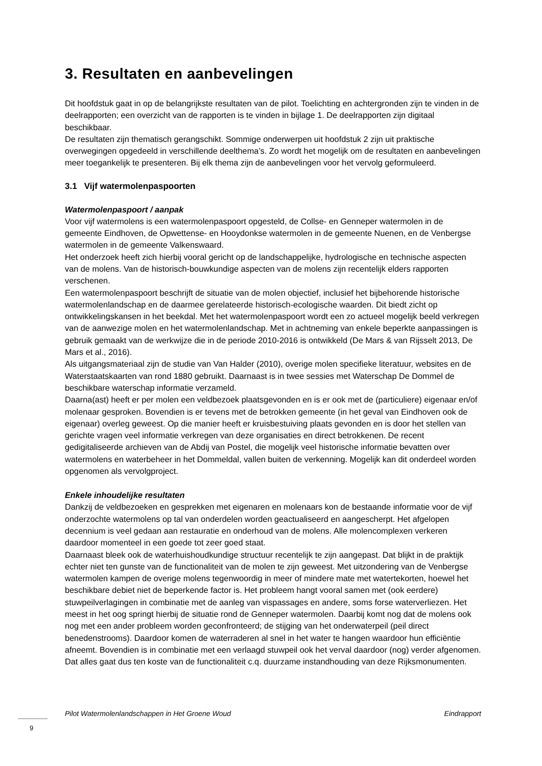3. Resultaten en aanbevelingen
Dit hoofdstuk gaat in op de belangrijkste resultaten van de pilot. Toelichting en achtergronden zijn te vinden in de deelrapporten; een overzicht van de rapporten is te vinden in bijlage 1. De deelrapporten zijn digitaal beschikbaar.
De resultaten zijn thematisch gerangschikt. Sommige onderwerpen uit hoofdstuk 2 zijn uit praktische overwegingen opgedeeld in verschillende deelthema’s. Zo wordt het mogelijk om de resultaten en aanbevelingen meer toegankelijk te presenteren. Bij elk thema zijn de aanbevelingen voor het vervolg geformuleerd.
3.1 Vijf watermolenpaspoorten
Watermolenpaspoort / aanpak
Voor vijf watermolens is een watermolenpaspoort opgesteld, de Collse- en Genneper watermolen in de gemeente Eindhoven, de Opwettense- en Hooydonkse watermolen in de gemeente Nuenen, en de Venbergse watermolen in de gemeente Valkenswaard.
Het onderzoek heeft zich hierbij vooral gericht op de landschappelijke, hydrologische en technische aspecten van de molens. Van de historisch-bouwkundige aspecten van de molens zijn recentelijk elders rapporten verschenen.
Een watermolenpaspoort beschrijft de situatie van de molen objectief, inclusief het bijbehorende historische watermolenlandschap en de daarmee gerelateerde historisch-ecologische waarden. Dit biedt zicht op ontwikkelingskansen in het beekdal. Met het watermolenpaspoort wordt een zo actueel mogelijk beeld verkregen van de aanwezige molen en het watermolenlandschap. Met in achtneming van enkele beperkte aanpassingen is gebruik gemaakt van de werkwijze die in de periode 2010-2016 is ontwikkeld (De Mars & van Rijsselt 2013, De Mars et al., 2016).
Als uitgangsmateriaal zijn de studie van Van Halder (2010), overige molen specifieke literatuur, websites en de Waterstaatskaarten van rond 1880 gebruikt. Daarnaast is in twee sessies met Waterschap De Dommel de beschikbare waterschap informatie verzameld.
Daarna(ast) heeft er per molen een veldbezoek plaatsgevonden en is er ook met de (particuliere) eigenaar en/of molenaar gesproken. Bovendien is er tevens met de betrokken gemeente (in het geval van Eindhoven ook de eigenaar) overleg geweest. Op die manier heeft er kruisbestuiving plaats gevonden en is door het stellen van gerichte vragen veel informatie verkregen van deze organisaties en direct betrokkenen. De recent gedigitaliseerde archieven van de Abdij van Postel, die mogelijk veel historische informatie bevatten over watermolens en waterbeheer in het Dommeldal, vallen buiten de verkenning. Mogelijk kan dit onderdeel worden opgenomen als vervolgproject.
Enkele inhoudelijke resultaten
Dankzij de veldbezoeken en gesprekken met eigenaren en molenaars kon de bestaande informatie voor de vijf onderzochte watermolens op tal van onderdelen worden geactualiseerd en aangescherpt. Het afgelopen decennium is veel gedaan aan restauratie en onderhoud van de molens. Alle molencomplexen verkeren daardoor momenteel in een goede tot zeer goed staat.
Daarnaast bleek ook de waterhuishoudkundige structuur recentelijk te zijn aangepast. Dat blijkt in de praktijk echter niet ten gunste van de functionaliteit van de molen te zijn geweest. Met uitzondering van de Venbergse watermolen kampen de overige molens tegenwoordig in meer of mindere mate met watertekorten, hoewel het beschikbare debiet niet de beperkende factor is. Het probleem hangt vooral samen met (ook eerdere) stuwpeilverlagingen in combinatie met de aanleg van vispassages en andere, soms forse waterverliezen. Het meest in het oog springt hierbij de situatie rond de Genneper watermolen. Daarbij komt nog dat de molens ook nog met een ander probleem worden geconfronteerd; de stijging van het onderwaterpeil (peil direct benedenstrooms). Daardoor komen de waterraderen al snel in het water te hangen waardoor hun efficiëntie afneemt. Bovendien is in combinatie met een verlaagd stuwpeil ook het verval daardoor (nog) verder afgenomen. Dat alles gaat dus ten koste van de functionaliteit c.q. duurzame instandhouding van deze Rijksmonumenten.
Pilot Watermolenlandschappen in Het Groene Woud Eindrapport
9